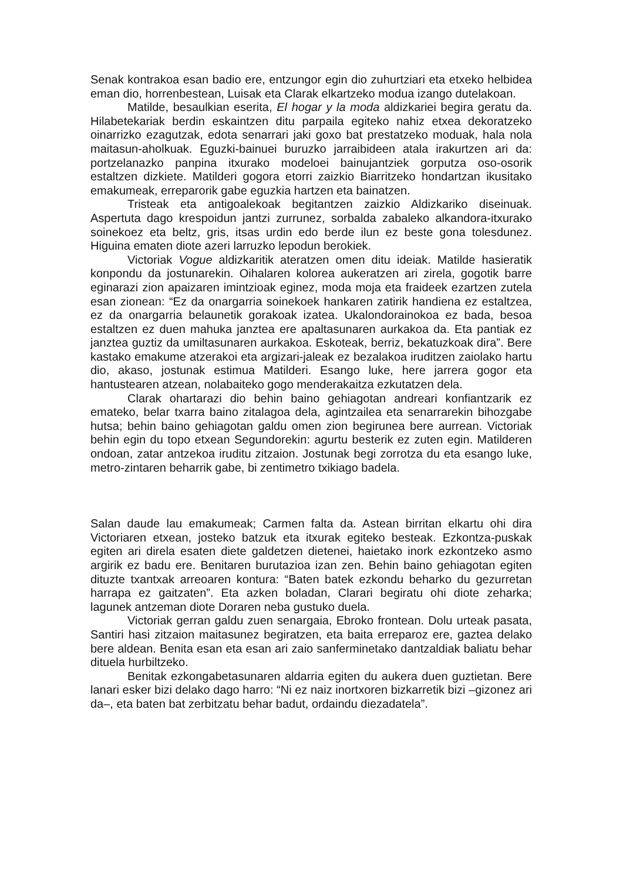Senak kontrakoa esan badio ere, entzungor egin dio zuhurtziari eta etxeko helbidea eman dio, horrenbestean, Luisak eta Clarak elkartzeko modua izango dutelakoan.
Matilde, besaulkian eserita, El hogar y la moda aldizkariei begira geratu da. Hilabetekariak berdin eskaintzen ditu parpaila egiteko nahiz etxea dekoratzeko oinarrizko ezagutzak, edota senarrari jaki goxo bat prestatzeko moduak, hala nola maitasun-aholkuak. Eguzki-bainuei buruzko jarraibideen atala irakurtzen ari da: portzelanazko panpina itxurako modeloei bainujantziek gorputza oso-osorik estaltzen dizkiete. Matilderi gogora etorri zaizkio Biarritzeko hondartzan ikusitako emakumeak, erreparorik gabe eguzkia hartzen eta bainatzen.
Tristeak eta antigoalekoak begitantzen zaizkio Aldizkariko diseinuak. Aspertuta dago krespoidun jantzi zurrunez, sorbalda zabaleko alkandora-itxurako soinekoez eta beltz, gris, itsas urdin edo berde ilun ez beste gona tolesdunez. Higuina ematen diote azeri larruzko lepodun berokiek.
Victoriak Vogue aldizkaritik ateratzen omen ditu ideiak. Matilde hasieratik konpondu da jostunarekin. Oihalaren kolorea aukeratzen ari zirela, gogotik barre eginarazi zion apaizaren imintzioak eginez, moda moja eta fraideek ezartzen zutela esan zionean: “Ez da onargarria soinekoek hankaren zatirik handiena ez estaltzea, ez da onargarria belaunetik gorakoak izatea. Ukalondorainokoa ez bada, besoa estaltzen ez duen mahuka janztea ere apaltasunaren aurkakoa da. Eta pantiak ez janztea guztiz da umiltasunaren aurkakoa. Eskoteak, berriz, bekatuzkoak dira”. Bere kastako emakume atzerakoi eta argizari-jaleak ez bezalakoa iruditzen zaiolako hartu dio, akaso, jostunak estimua Matilderi. Esango luke, here jarrera gogor eta hantustearen atzean, nolabaiteko gogo menderakaitza ezkutatzen dela.
Clarak ohartarazi dio behin baino gehiagotan andreari konfiantzarik ez emateko, belar txarra baino zitalagoa dela, agintzailea eta senarrarekin bihozgabe hutsa; behin baino gehiagotan galdu omen zion begirunea bere aurrean. Victoriak behin egin du topo etxean Segundorekin: agurtu besterik ez zuten egin. Matilderen ondoan, zatar antzekoa iruditu zitzaion. Jostunak begi zorrotza du eta esango luke, metro-zintaren beharrik gabe, bi zentimetro txikiago badela.
Salan daude lau emakumeak; Carmen falta da. Astean birritan elkartu ohi dira Victoriaren etxean, josteko batzuk eta itxurak egiteko besteak. Ezkontza-puskak egiten ari direla esaten diete galdetzen dietenei, haietako inork ezkontzeko asmo argirik ez badu ere. Benitaren burutazioa izan zen. Behin baino gehiagotan egiten dituzte txantxak arreoaren kontura: “Baten batek ezkondu beharko du gezurretan harrapa ez gaitzaten”. Eta azken boladan, Clarari begiratu ohi diote zeharka; lagunek antzeman diote Doraren neba gustuko duela.
Victoriak gerran galdu zuen senargaia, Ebroko frontean. Dolu urteak pasata, Santiri hasi zitzaion maitasunez begiratzen, eta baita erreparoz ere, gaztea delako bere aldean. Benita esan eta esan ari zaio sanferminetako dantzaldiak baliatu behar dituela hurbiltzeko.
Benitak ezkongabetasunaren aldarria egiten du aukera duen guztietan. Bere lanari esker bizi delako dago harro: “Ni ez naiz inortxoren bizkarretik bizi –gizonez ari da–, eta baten bat zerbitzatu behar badut, ordaindu diezadatela”.